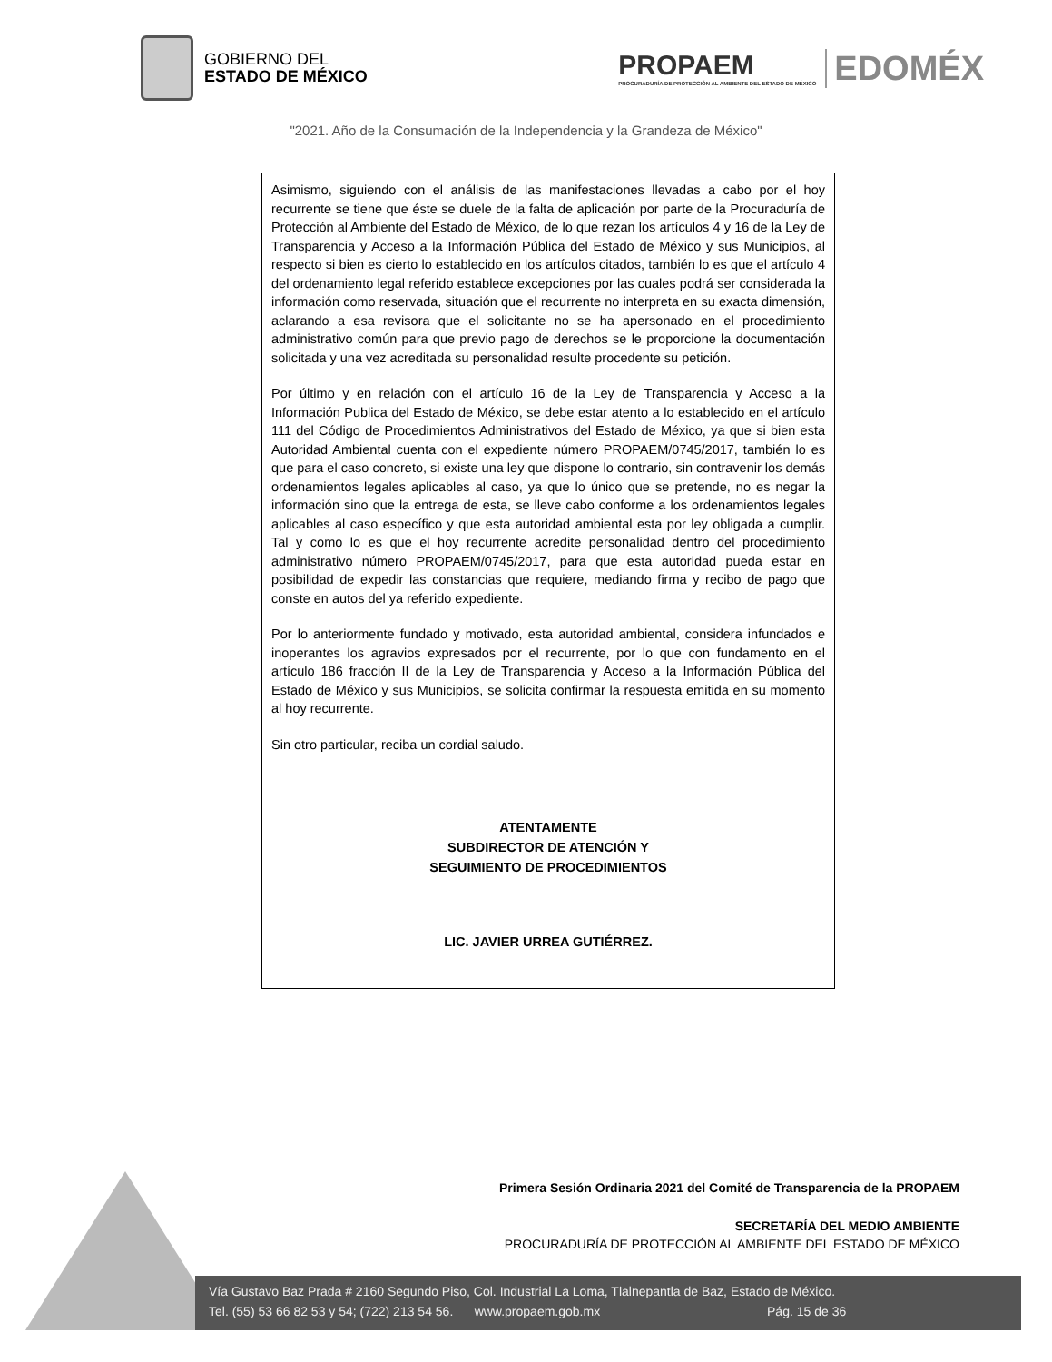GOBIERNO DEL
ESTADO DE MÉXICO
PROPAEM
PROCURADURÍA DE PROTECCIÓN AL AMBIENTE DEL ESTADO DE MÉXICO
EDOMÉX
"2021. Año de la Consumación de la Independencia y la Grandeza de México"
Asimismo, siguiendo con el análisis de las manifestaciones llevadas a cabo por el hoy recurrente se tiene que éste se duele de la falta de aplicación por parte de la Procuraduría de Protección al Ambiente del Estado de México, de lo que rezan los artículos 4 y 16 de la Ley de Transparencia y Acceso a la Información Pública del Estado de México y sus Municipios, al respecto si bien es cierto lo establecido en los artículos citados, también lo es que el artículo 4 del ordenamiento legal referido establece excepciones por las cuales podrá ser considerada la información como reservada, situación que el recurrente no interpreta en su exacta dimensión, aclarando a esa revisora que el solicitante no se ha apersonado en el procedimiento administrativo común para que previo pago de derechos se le proporcione la documentación solicitada y una vez acreditada su personalidad resulte procedente su petición.
Por último y en relación con el artículo 16 de la Ley de Transparencia y Acceso a la Información Publica del Estado de México, se debe estar atento a lo establecido en el artículo 111 del Código de Procedimientos Administrativos del Estado de México, ya que si bien esta Autoridad Ambiental cuenta con el expediente número PROPAEM/0745/2017, también lo es que para el caso concreto, si existe una ley que dispone lo contrario, sin contravenir los demás ordenamientos legales aplicables al caso, ya que lo único que se pretende, no es negar la información sino que la entrega de esta, se lleve cabo conforme a los ordenamientos legales aplicables al caso específico y que esta autoridad ambiental esta por ley obligada a cumplir. Tal y como lo es que el hoy recurrente acredite personalidad dentro del procedimiento administrativo número PROPAEM/0745/2017, para que esta autoridad pueda estar en posibilidad de expedir las constancias que requiere, mediando firma y recibo de pago que conste en autos del ya referido expediente.
Por lo anteriormente fundado y motivado, esta autoridad ambiental, considera infundados e inoperantes los agravios expresados por el recurrente, por lo que con fundamento en el artículo 186 fracción II de la Ley de Transparencia y Acceso a la Información Pública del Estado de México y sus Municipios, se solicita confirmar la respuesta emitida en su momento al hoy recurrente.
Sin otro particular, reciba un cordial saludo.
ATENTAMENTE
SUBDIRECTOR DE ATENCIÓN Y
SEGUIMIENTO DE PROCEDIMIENTOS
LIC. JAVIER URREA GUTIÉRREZ.
Primera Sesión Ordinaria 2021 del Comité de Transparencia de la PROPAEM
SECRETARÍA DEL MEDIO AMBIENTE
PROCURADURÍA DE PROTECCIÓN AL AMBIENTE DEL ESTADO DE MÉXICO
Vía Gustavo Baz Prada # 2160 Segundo Piso, Col. Industrial La Loma, Tlalnepantla de Baz, Estado de México.
Tel. (55) 53 66 82 53 y 54; (722) 213 54 56. www.propaem.gob.mx Pág. 15 de 36